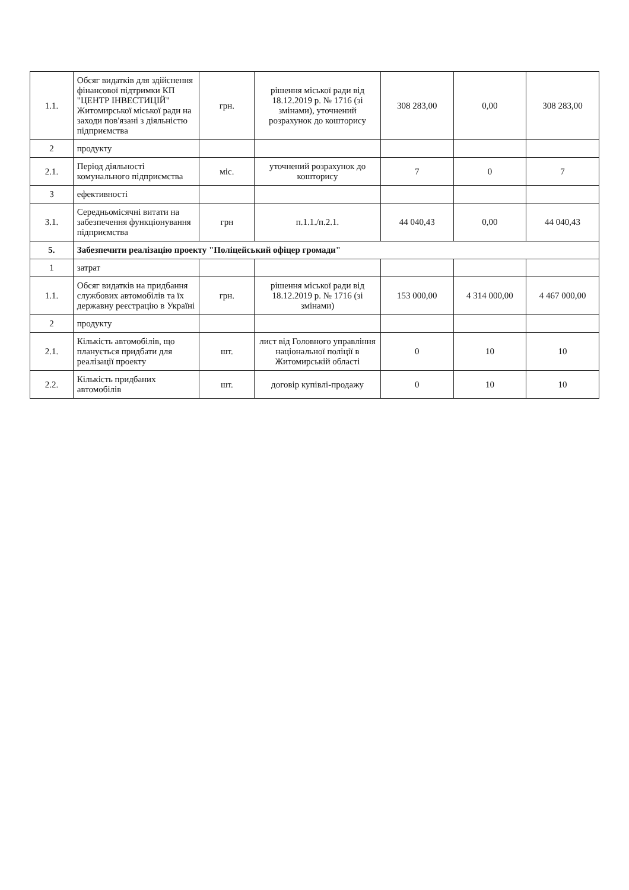| 1.1. | Обсяг видатків для здійснення фінансової підтримки КП "ЦЕНТР ІНВЕСТИЦІЙ" Житомирської міської ради на заходи пов'язані з діяльністю підприємства | грн. | рішення міської ради від 18.12.2019 р. № 1716 (зі змінами), уточнений розрахунок до кошторису | 308 283,00 | 0,00 | 308 283,00 |
| 2 | продукту | | | | | |
| 2.1. | Період діяльності комунального підприємства | міс. | уточнений розрахунок до кошторису | 7 | 0 | 7 |
| 3 | ефективності | | | | | |
| 3.1. | Середньомісячні витати на забезпечення функціонування підприємства | грн | п.1.1./п.2.1. | 44 040,43 | 0,00 | 44 040,43 |
| 5. | Забезпечити реалізацію проекту "Поліцейський офіцер громади" | | | | | |
| 1 | затрат | | | | | |
| 1.1. | Обсяг видатків на придбання службових автомобілів та їх державну реєстрацію в Україні | грн. | рішення міської ради від 18.12.2019 р. № 1716 (зі змінами) | 153 000,00 | 4 314 000,00 | 4 467 000,00 |
| 2 | продукту | | | | | |
| 2.1. | Кількість автомобілів, що планується придбати для реалізації проекту | шт. | лист від Головного управління національної поліції в Житомирській області | 0 | 10 | 10 |
| 2.2. | Кількість придбаних автомобілів | шт. | договір купівлі-продажу | 0 | 10 | 10 |